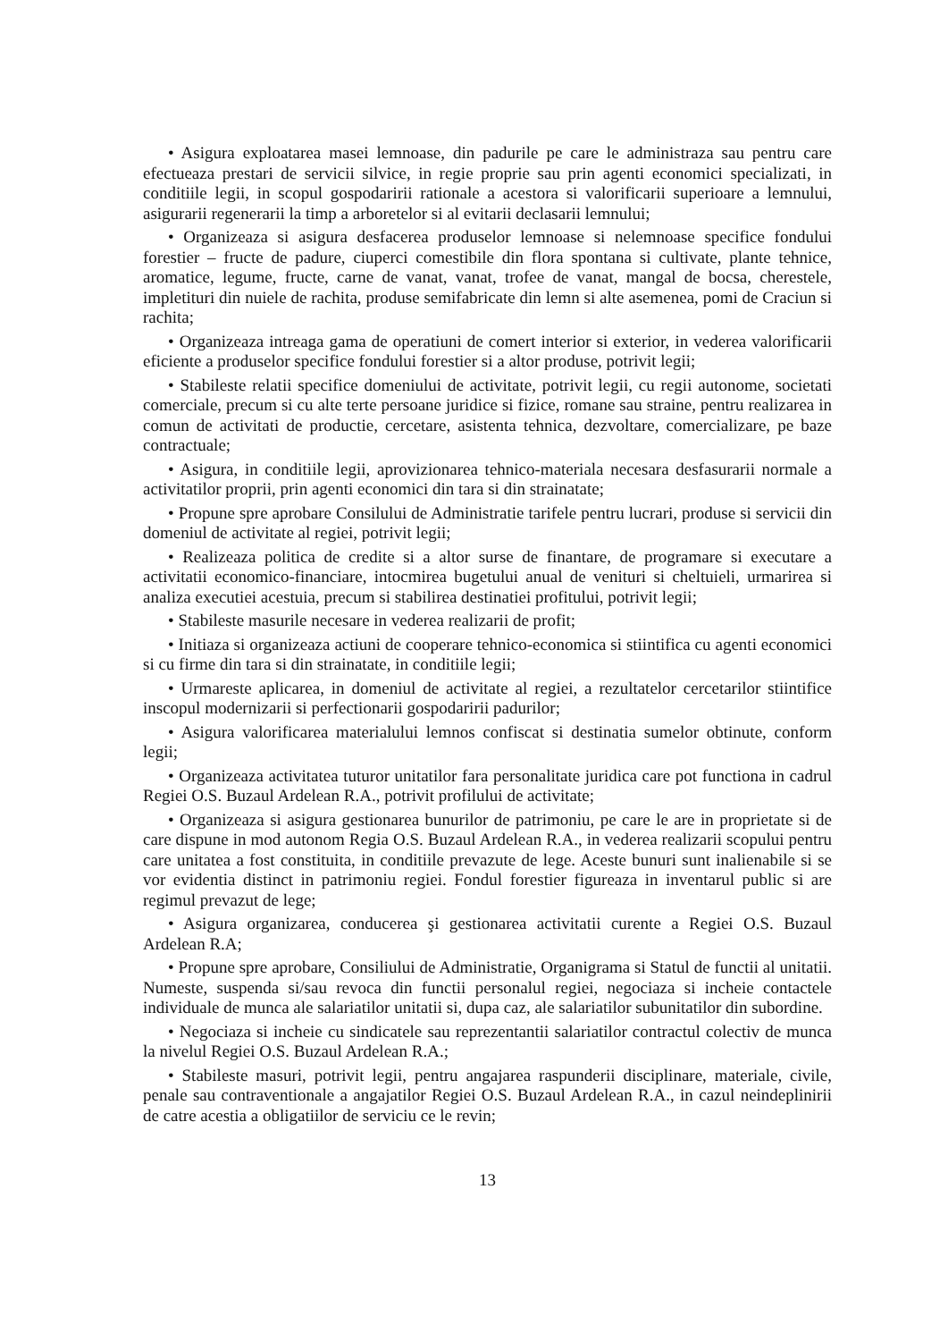• Asigura exploatarea masei lemnoase, din padurile pe care le administraza sau pentru care efectueaza prestari de servicii silvice, in regie proprie sau prin agenti economici specializati, in conditiile legii, in scopul gospodaririi rationale a acestora si valorificarii superioare a lemnului, asigurarii regenerarii la timp a arboretelor si al evitarii declasarii lemnului;
• Organizeaza si asigura desfacerea produselor lemnoase si nelemnoase specifice fondului forestier – fructe de padure, ciuperci comestibile din flora spontana si cultivate, plante tehnice, aromatice, legume, fructe, carne de vanat, vanat, trofee de vanat, mangal de bocsa, cherestele, impletituri din nuiele de rachita, produse semifabricate din lemn si alte asemenea, pomi de Craciun si rachita;
• Organizeaza intreaga gama de operatiuni de comert interior si exterior, in vederea valorificarii eficiente a produselor specifice fondului forestier si a altor produse, potrivit legii;
• Stabileste relatii specifice domeniului de activitate, potrivit legii, cu regii autonome, societati comerciale, precum si cu alte terte persoane juridice si fizice, romane sau straine, pentru realizarea in comun de activitati de productie, cercetare, asistenta tehnica, dezvoltare, comercializare, pe baze contractuale;
• Asigura, in conditiile legii, aprovizionarea tehnico-materiala necesara desfasurarii normale a activitatilor proprii, prin agenti economici din tara si din strainatate;
• Propune spre aprobare Consilului de Administratie tarifele pentru lucrari, produse si servicii din domeniul de activitate al regiei, potrivit legii;
• Realizeaza politica de credite si a altor surse de finantare, de programare si executare a activitatii economico-financiare, intocmirea bugetului anual de venituri si cheltuieli, urmarirea si analiza executiei acestuia, precum si stabilirea destinatiei profitului, potrivit legii;
• Stabileste masurile necesare in vederea realizarii de profit;
• Initiaza si organizeaza actiuni de cooperare tehnico-economica si stiintifica cu agenti economici si cu firme din tara si din strainatate, in conditiile legii;
• Urmareste aplicarea, in domeniul de activitate al regiei, a rezultatelor cercetarilor stiintifice inscopul modernizarii si perfectionarii gospodaririi padurilor;
• Asigura valorificarea materialului lemnos confiscat si destinatia sumelor obtinute, conform legii;
• Organizeaza activitatea tuturor unitatilor fara personalitate juridica care pot functiona in cadrul Regiei O.S. Buzaul Ardelean R.A., potrivit profilului de activitate;
• Organizeaza si asigura gestionarea bunurilor de patrimoniu, pe care le are in proprietate si de care dispune in mod autonom Regia O.S. Buzaul Ardelean R.A., in vederea realizarii scopului pentru care unitatea a fost constituita, in conditiile prevazute de lege. Aceste bunuri sunt inalienabile si se vor evidentia distinct in patrimoniu regiei. Fondul forestier figureaza in inventarul public si are regimul prevazut de lege;
• Asigura organizarea, conducerea şi gestionarea activitatii curente a Regiei O.S. Buzaul Ardelean R.A;
• Propune spre aprobare, Consiliului de Administratie, Organigrama si Statul de functii al unitatii. Numeste, suspenda si/sau revoca din functii personalul regiei, negociaza si incheie contactele individuale de munca ale salariatilor unitatii si, dupa caz, ale salariatilor subunitatilor din subordine.
• Negociaza si incheie cu sindicatele sau reprezentantii salariatilor contractul colectiv de munca la nivelul Regiei O.S. Buzaul Ardelean R.A.;
• Stabileste masuri, potrivit legii, pentru angajarea raspunderii disciplinare, materiale, civile, penale sau contraventionale a angajatilor Regiei O.S. Buzaul Ardelean R.A., in cazul neindeplinirii de catre acestia a obligatiilor de serviciu ce le revin;
13